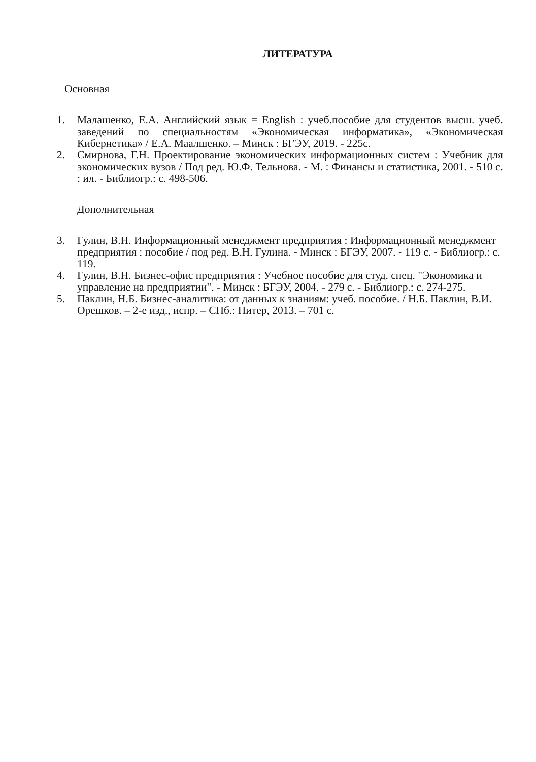ЛИТЕРАТУРА
Основная
1. Малашенко, Е.А. Английский язык = English : учеб.пособие для студентов высш. учеб. заведений по специальностям «Экономическая информатика», «Экономическая Кибернетика» / Е.А. Маалшенко. – Минск : БГЭУ, 2019. - 225с.
2. Смирнова, Г.Н. Проектирование экономических информационных систем : Учебник для экономических вузов / Под ред. Ю.Ф. Тельнова. - М. : Финансы и статистика, 2001. - 510 с. : ил. - Библиогр.: с. 498-506.
Дополнительная
3. Гулин, В.Н. Информационный менеджмент предприятия : Информационный менеджмент предприятия : пособие / под ред. В.Н. Гулина. - Минск : БГЭУ, 2007. - 119 с. - Библиогр.: с. 119.
4. Гулин, В.Н. Бизнес-офис предприятия : Учебное пособие для студ. спец. "Экономика и управление на предприятии". - Минск : БГЭУ, 2004. - 279 с. - Библиогр.: с. 274-275.
5. Паклин, Н.Б. Бизнес-аналитика: от данных к знаниям: учеб. пособие. / Н.Б. Паклин, В.И. Орешков. – 2-е изд., испр. – СПб.: Питер, 2013. – 701 с.